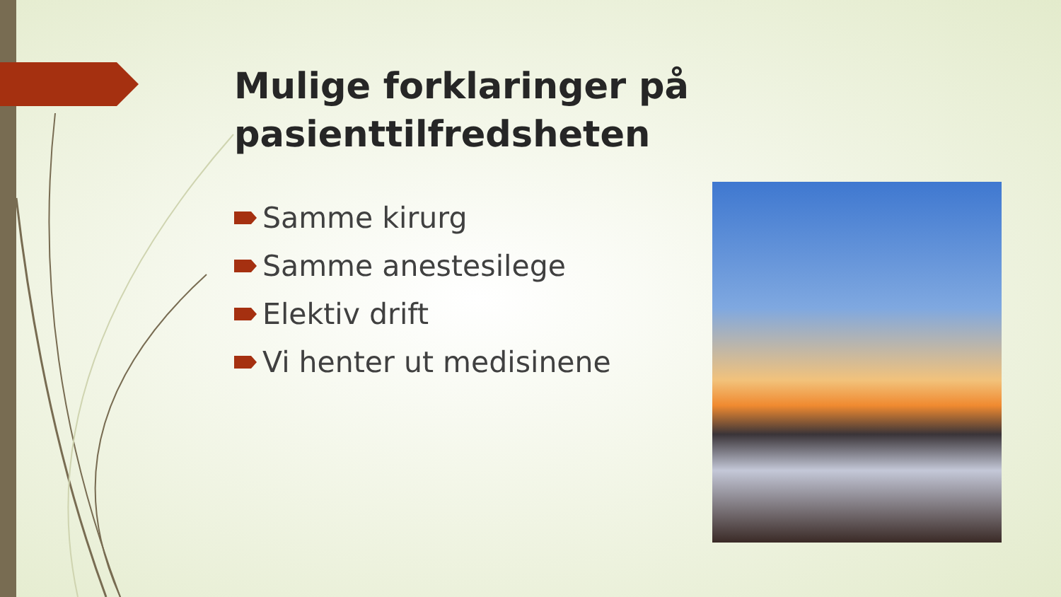Mulige forklaringer på pasienttilfredsheten
Samme kirurg
Samme anestesilege
Elektiv drift
Vi henter ut medisinene